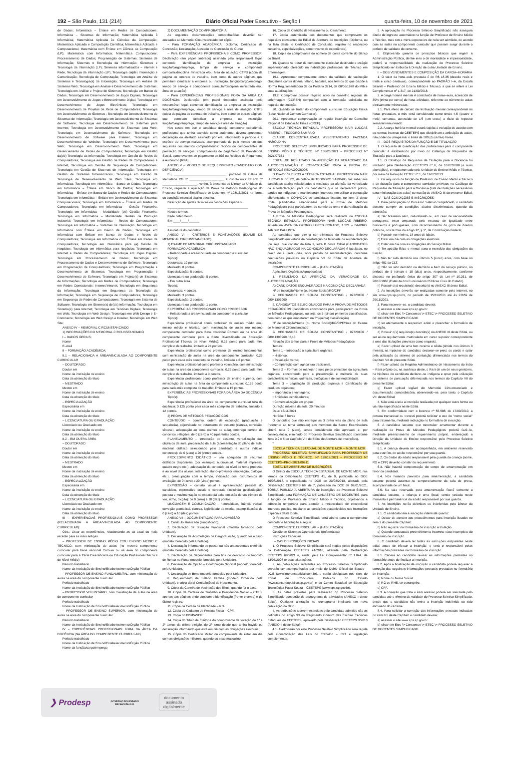192 – São Paulo, 131 (214) Diário Oficial Poder Executivo - Seção I quarta-feira, 10 de novembro de 2021
de Dados; Informática – Ênfase em Redes de Computadores; Informática – Sistemas de Informação; Matemática Aplicada à Informática; Matemática Aplicada às Ciências da Computação; Matemática Aplicada e Computação Científica; Matemática Aplicada e Computacional; Matemática com Ênfase em Ciência da Computação (LP); Matemática com Informática; Matemática Computacional; Processamento de Dados; Programação de Sistemas; Sistemas de Informação; Sistemas e Tecnologia da Informação; Sistemas e Tecnologia da Informação (LP); Sistemas Informatizados – Internet e Rede; Tecnologia da Informação (LP); Tecnologia da(de) Informação e Comunicação; Tecnologia de Computação; Tecnologia em Análise de Sistemas e Tecnologia(s) da Informação; Tecnologia em Análise de Sistemas Web; Tecnologia em Análise e Desenvolvimento de Sistemas; Tecnologia em Análise e Projeto de Sistemas; Tecnologia em Banco de Dados; Tecnologia em Desenvolvimento de Jogos Digitais; Tecnologia em Desenvolvimento de Jogos e Entretenimento Digital; Tecnologia em Desenvolvimento de Jogos Eletrônicos; Tecnologia em Desenvolvimento de Projetos de Rede de Computadores; Tecnologia em Desenvolvimento de Sistemas ; Tecnologia em Desenvolvimento de Sistemas de Informação; Tecnologia em Desenvolvimento de Sistemas de Software; Tecnologia em Desenvolvimento de Sistemas para Internet; Tecnologia em Desenvolvimento de Sistemas para Web; Tecnologia em Desenvolvimento de Software; Tecnologia em Desenvolvimento de Software para Internet; Tecnologia em Desenvolvimento de Website; Tecnologia em Desenvolvimento para Web; Tecnologia em Desenvolvimento Web; Tecnologia em Gerenciamento de Redes de Computadores; Tecnologia em Gestão da(de) Tecnologia da Informação; Tecnologia em Gestão de Redes de Computadores; Tecnologia em Gestão de Redes de Computadores e Internet; Tecnologia em Gestão de Segurança de Computadores; Tecnologia em Gestão de Sistemas de Informação; Tecnologia em Gestão de Sistemas Informatizados; Tecnologia em Gestão de Tecnologia de Desenvolvimento de Web Sites; Tecnologia em Informática; Tecnologia em Informática – Banco de Dados; Tecnologia em Informática – Ênfase em Banco de Dados; Tecnologia em Informática – Ênfase em Banco de Dados e Redes de Computadores; Tecnologia em Informática – Ênfase em Desenvolvimento de Sistemas Computacionais; Tecnologia em Informática – Ênfase em Redes de Computadores; Tecnologia em Informática – Gestão Financeira; Tecnologia em Informática – Modalidade (de) Gestão Financeira; Tecnologia em Informática – Modalidade Gestão da Produção Industrial; Tecnologia em Informática – Redes de Computadores; Tecnologia em Informática – Sistemas de Informação; Tecnologia em Informática com Ênfase em Banco de Dados; Tecnologia em Informática com Ênfase em Banco de Dados e Redes de Computadores; Tecnologia em Informática com Ênfase em Redes de Computadores; Tecnologia em Informática para (a) Gestão de Negócios; Tecnologia em Informática para Negócios; Tecnologia em Internet e Redes de Computadores; Tecnologia em Jogos Digitais; Tecnologia em Processamento de Dados; Tecnologia em Processamento de Dados e Desenvolvimento de Software; Tecnologia em Programação de Computadores; Tecnologia em Programação e Desenvolvimento de Sistemas; Tecnologia em Programação e Desenvolvimento de Software; Tecnologia em Projeto(s) de Sistemas de Informações; Tecnologia em Redes de Computadores; Tecnologia em Redes Operacionais: Internet/Intranet; Tecnologia em Segurança da Informação; Tecnologia em Segurança da Tecnologia da Informação; Tecnologia em Segurança de Computadores; Tecnologia em Segurança de Redes de Computadores; Tecnologia em Sistema de Software; Tecnologia em Sistema(s) de(da) Informação; Tecnologia em Sistema(s) para Internet; Tecnologia em Técnicas Digitais; Tecnologia em Web; Tecnologia em Web Design; Tecnologia em Web Design e E–Commerce; Tecnologia em Web Design e Internet; Tecnologia em Web Site;
ANEXO IV – MEMORIAL CIRCUNSTANCIADO
1) INFORMAÇÕES DO MEMORIAL CIRCUNSTANCIADO
I – DADOS GERAIS:
Nome
E–mail
II – FORMAÇÃO ACADÊMICA:
II.1 – RELACIONADA A ÁREA/VINCULADA AO COMPONENTE CURRICULAR
– DOUTORADO
Doutor em
Nome da instituição de ensino
Data da obtenção do título
– MESTRADO
Mestre em
Nome da instituição de ensino
Data da obtenção do título
– ESPECIALIZAÇÃO
Especialista em
Nome da instituição de ensino
Data da obtenção do título
– LICENCIATURA OU GRADUAÇÃO
Licenciado ou Graduado em
Nome da instituição de ensino
Data da obtenção do título
II.2 – EM OUTRA ÁREA
– DOUTORADO
Doutor em
Nome da instituição de ensino
Data da obtenção do título
– MESTRADO
Mestre em
Nome da instituição de ensino
Data da obtenção do título
– ESPECIALIZAÇÃO
Especialista em
Nome da instituição de ensino
Data da obtenção do título
– LICENCIATURA OU GRADUAÇÃO
Licenciado ou Graduado em
Nome da instituição de ensino
Data da obtenção do título
III – EXPERIÊNCIAS PROFISSIONAIS COMO PROFESSOR (RELACIONADA A ÁREA/VINCULADA AO COMPONENTE CURRICULAR):
Obs.: Listar as experiências, relacionando–as da atual ou mais recente para as mais antigas.
– PROFESSOR DE ENSINO MÉDIO E/OU ENSINO MÉDIO E TÉCNICO, com ministração de aulas (no mesmo componente curricular para base nacional Comum ou na área do componente curricular para a Parte Diversificada ou Educação Profissional Técnica de Nível Médio)
Período trabalhado
Nome da Instituição de Ensino/Estabelecimento/Órgão Público
– PROFESSOR DE ENSINO FUNDAMENTAL, com ministração de aulas na área do componente curricular
Período trabalhado
Nome da Instituição de Ensino/Estabelecimento/Órgão Público
– PROFESSOR VOLUNTÁRIO, com ministração de aulas na área do componente curricular
Período trabalhado
Nome da Instituição de Ensino/Estabelecimento/Órgão Público
– PROFESSOR DE ENSINO SUPERIOR, com ministração de aulas na área do componente curricular
Período trabalhado
Nome da Instituição de Ensino/Estabelecimento/Órgão Público
IV – EXPERIÊNCIAS PROFISSIONAIS FORA DA ÁREA DA DOCÊNCIA (NA ÁREA DO COMPONENTE CURRICULAR)
Período trabalhado
Nome da Instituição de Ensino/Estabelecimento/Órgão Público
Nome da função/cargo/emprego
2) DOCUMENTAÇÃO COMPROBATÓRIA
As seguintes documentações comprobatórias deverão ser anexadas ao Memorial Circunstanciado por cópia:
– Para FORMAÇÃO ACADÊMICA: Diploma; Certificado de Conclusão; Declaração; Atestado de Conclusão de Curso
– Para EXPERIÊNCIAS PROFISSIONAIS COMO PROFESSOR: Declaração (em papel timbrado) assinada pelo responsável legal, contendo identificação da empresa ou instituição, função/cargo/emprego, tempo de serviço e componente curricular/disciplina ministrada e/ou área de atuação; CTPS (cópia da página do contrato de trabalho, bem como de outras páginas. que permitam identificar a empresa ou instituição, função/cargo/emprego, tempo de serviço e componente curricular/disciplina ministrada e/ou área de atuação)
– Para EXPERIÊNCIAS PROFISSIONAIS FORA DA ÁREA DA DOCÊNCIA: Declaração (em papel timbrado) assinada pelo responsável legal, contendo identificação da empresa ou instituição, função/cargo/emprego, tempo de serviço e área de atuação; CTPS (cópia da página do contrato de trabalho, bem como de outras páginas. que permitam identificar a empresa ou instituição, função/cargo/emprego, tempo de serviço e área de atuação)
Nos casos em que o candidato deseje comprovar experiência profissional que tenha exercido como autônomo, deverá apresentar declaração ou atestado assinado por ele, informando o período e a espécie do serviço realizado, acompanhado de pelo menos um dos seguintes documentos comprobatórios: recibos ou comprovantes de prestação de serviços, comprovantes de pagamento da Previdência Social, comprovantes de pagamento de ISS ou Recibos de Pagamento a Autônomo (RPA).
ANEXO V – MODELO DE REQUERIMENTO (CANDIDATO COM DEFICIÊNCIA)
Eu, ______________________________, portador da Célula de Identidade RG nº ____________________ e inscrito no CPF sob nº ____________________, venho, à presença do Diretor da Unidade de Ensino, requerer a aplicação da Prova de Métodos Pedagógicos do Processo Seletivo Simplificado de Docentes nº 198/16/2021 na forma ou condição especial abaixo descrita.
Descrição de ajudas técnicas ou condições especiais:
______________________________________________
Nestes termos,
Pede deferimento.
Em ____/____/______
______________________________________________
Assinatura do candidato
ANEXO VI – CRITÉRIOS E PONTUAÇÕES (EXAME DE MEMORIAL CIRCUNSTANCIADO)
1) EXAME DE MEMORIAL CIRCUNSTANCIADO
FORMAÇÃO ACADÊMICA
– Relacionada a área/vinculada ao componente curricular
Tipo(s):
Doutorado: 12 pontos.
Mestrado: 8 pontos.
Especialização: 5 pontos.
Licenciatura ou graduação: 5 pontos.
– Em outra área
Tipo(s):
Doutorado: 4 pontos.
Mestrado: 3 pontos.
Especialização: 2 pontos.
Licenciatura ou graduação: 1 ponto.
EXPERIÊNCIAS PROFISSIONAIS COMO PROFESSOR
– Relacionada a área/vinculada ao componente curricular
Tipo(s):
Experiência profissional como professor de ensino médio e/ou ensino médio e técnico, com ministração de aulas (no mesmo componente curricular para Base Nacional Comum ou na área do componente curricular para a Parte Diversificada ou Educação Profissional Técnica de Nível Médio): 0,25 ponto para cada mês completo de trabalho, limitado a 24 pontos.
Experiência profissional como professor de ensino fundamental, com ministração de aulas na área do componente curricular: 0,25 ponto para cada mês completo de trabalho, limitado a 6 pontos.
Experiência profissional como professor voluntário, com ministração de aulas na área do componente curricular: 0,25 ponto para cada mês completo de trabalho, limitado a 3 pontos.
Experiência profissional como professor de ensino superior, com ministração de aulas na área do componente curricular: 0,125 ponto para cada mês completo de trabalho, limitado a 15 pontos.
EXPERIÊNCIAS PROFISSIONAIS FORA DA ÁREA DA DOCÊNCIA
Tipo(s):
Experiência profissional na área do componente curricular fora da docência: 0,125 ponto para cada mês completo de trabalho, limitado a 12 pontos.
2) PROVA DE MÉTODOS PEDAGÓGICOS
CONTEÚDO – domínio, ordem de exposição (graduação e sequência), objetividade no tratamento do assunto (clareza, concisão, síntese), adequação ao tema (centro da aula), emprego correto de conceitos, relações: de 0 (zero) a 40 (quarenta) pontos.
PLANEJAMENTO – introdução do assunto, verbalização dos objetivos da aula, preparação da aula (apresentação do plano de aula, material didático selecionado pelo candidato e outros indícios concretos): de 0 (zero) a 20 (vinte) pontos.
PROCEDIMENTO DIDÁTICO – uso adequado de recursos didáticos disponíveis (por exemplo: audiovisual, material impresso, quadro negro etc.), adequação do conteúdo ao nível do tema proposto e ao nível dos alunos, interação aluno–professor (motivação, diálogos etc.), preocupação com o tempo, indicação dos instrumentos de avaliação: de 0 (zero) a 20 (vinte) pontos.
EXPRESSÃO – contato visual e apresentação pessoal do candidato, expressões faciais e corporais (incluindo gesticulação), postura e movimentação no espaço da sala, emissão de voz (timbre de voz, ritmo, dicção): de 0 (zero) a 10 (dez) pontos.
LINGUAGEM E COMUNICAÇÃO – naturalidade, fluência verbal, correção gramatical, clareza, legibilidade da escrita, exemplificação: de 0 (zero) a 10 (dez) pontos.
ANEXO VII – DOCUMENTAÇÃO PARA ADMISSÃO
1. Currículo atualizado (simplificado).
2. Declaração de Situação Funcional (modelo fornecido pela Unidade).
3. Declaração de Acumulação de Cargo/Função, quando for o caso (modelo fornecido pela Unidade).
4. Declaração informando se possui ou não antecedentes criminais (modelo fornecido pela Unidade).
5. Declaração de Dependentes para fins de desconto do Imposto de Renda na Fonte (modelo fornecido pela Unidade).
6. Declaração de Opção – Contribuição Sindical (modelo fornecido pela Unidade).
7. Declaração de Bens (modelo fornecido pela Unidade).
8. Requerimento de Salário Família (modelo fornecido pela Unidade), e cópia da(s) Certidão(ões) de Nascimento.
9. Cópia da Carteira de Vacinação dos filhos, quando for o caso.
10. Cópia da Carteira de Trabalho e Previdência Social – CTPS, apenas das páginas onde constam a identificação (frente e verso) e do último registro.
11. Cópia da Cédula de Identidade – RG.
12. Cópia do Cadastro de Pessoa Física – CPF.
13. Cópia do PIS/PASEP.
14. Cópia do Título de Eleitor e do comprovante de votação do 1º e 2º turnos da última eleição, do 2º turno desde que tenha havido ou declaração informando que está em dia com as obrigações eleitorais.
15. Cópia do Certificado Militar ou comprovante de estar em dia com as obrigações militares, quando do sexo masculino.
16. Cópia da Certidão de Nascimento ou Casamento.
17. Cópia autenticada dos documentos que comprovem os requisitos constantes do Edital de Abertura de Inscrições (Diploma, ou na falta deste, o Certificado de Conclusão, registro no respectivo conselho, especializações, comprovante de experiência).
18. Cópia do comprovante do número da conta corrente do Banco do Brasil.
19. Quando se tratar de componente curricular destinado a estágio supervisionado oferecido na habilitação profissional de Técnico em Enfermagem:
19.1. Apresentar comprovante dentro da validade de vacinação obrigatória contra difteria, tétano, hepatite, nos termos do que dispõe a Norma Regulamentadora 32 da Portaria 3214, de 08/06/1978 do Mtb e suas atualizações.
19.2. Comprovar possuir registro ativo no conselho regional de enfermagem (COREN) compatível com a formação solicitada no requisito de titulação.
20. Quando se tratar do componente curricular Educação Física (Base Nacional Comum Curricular):
20.1. Apresentar comprovação de regular inscrição no Conselho Regional de Educação Física (CREF).
ESCOLA TÉCNICA ESTADUAL PROFESSORA NAIR LUCCAS RIBEIRO – TEODORO SAMPAIO
CLASSE DESCENTRALIZADA ASSENTAMENTO FAZENDA HAROLDINA
PROCESSO SELETIVO SIMPLIFICADO PARA PROFESSOR DE ENSINO MÉDIO E TÉCNICO, Nº 156/26/2021 – PROCESSO Nº 2021/07351
EDITAL DE RESULTADO DA AFERIÇÃO DA VERACIDADE DA AUTODECLARAÇÃO E CONVOCAÇÃO PARA A PROVA DE MÉTODOS PEDAGÓGICOS
O Diretor da ESCOLA TÉCNICA ESTADUAL PROFESSORA NAIR LUCCAS RIBEIRO, da cidade de TEODORO SAMPAIO, faz saber aos candidatos abaixo relacionados o resultado da aferição da veracidade da autodeclaração, para os candidatos que se declararam pretos, pardos ou indígenas e manifestaram interesse em utilizar a pontuação diferenciada, e CONVOCA os candidatos listados no item 2 deste Edital (candidatos selecionados para a Prova de Métodos Pedagógicos) para participarem do sorteio do tema e da realização da Prova de Métodos Pedagógicos.
A Prova de Métodos Pedagógicos será realizada na ESCOLA TÉCNICA ESTADUAL PROFESSORA NAIR LUCCAS RIBEIRO, situada na AVENIDA OZÓRIO LOPES CORADO, 1.521 – BAIRRO: JARDIM PAULISTA
Ao candidato que vier a ser eliminado do Processo Seletivo Simplificado em virtude da constatação da falsidade da autodeclaração (ou seja, que constar da lista 1, letra B deste Edital (CANDIDATOS NÃO ENQUADRADOS NA CONDIÇÃO DECLARADA) é facultado, no prazo de 7 (sete) dias, opor pedido de reconsideração, conforme orientações previstas no Capítulo VII do Edital de Abertura de Inscrições.
COMPONENTE CURRICULAR – (HABILITAÇÃO)
Agricultura Orgânica(Agropecuária)
1. RESULTADO DA AFERIÇÃO DA VERACIDADE DA AUTODECLARAÇÃO
A) CANDIDATOS ENQUADRADOS NA CONDIÇÃO DECLARADA
Nº de Inscrição/Nome (ou Nome Social)/RG/CPF
2/ HERNANDEZ DE SOUZA CONSTANTINO / 99723106 / 08041303960
2. CANDIDATOS SELECIONADOS PARA A PROVA DE MÉTODOS PEDAGÓGICOS (candidatos convocados para participarem da Prova de Métodos Pedagógicos, ou seja, os 5 (cinco) primeiros classificados, bem como os que empataram na 5ª (quinta) classificação)
Nº de Inscrição/Nome (ou Nome Social)/RG/CPF/Nota do Exame de Memorial Circunstanciado
2/ HERNANDEZ DE SOUZA CONSTANTINO / 99723106 / 08041303960 / 2,13
Relação dos temas para a Prova de Métodos Pedagógicos
Temas:
Tema 1 – Introdução à agricultura orgânica:
• Histórico;
• Revolução verde;
• Comparação com agricultura tradicional.
Tema 2 – Formas de manejar o solo pelos princípios da agricultura orgânica, concorrendo para a preservação e melhoria de suas características físicas, químicas, biológicas e de sustentabilidade.
Tema 3 – Legislação da produção orgânica e Certificação de produtos orgânicos:
• Importância e vantagens;
• Entidades certificadoras;
• Comercialização em grupos.
Duração máxima da aula: 20 minutos
Data: 16/11/2021
Horário: 8 horas
O candidato que não entregar as 3 (três) vias do plano de aula (referente ao tema sorteado) aos membros da Banca Examinadora obterá nota 0 (zero), sendo considerado não aprovado e, por consequência, eliminado do Processo Seletivo Simplificado (conforme itens 3.2 e 5 do Capítulo VIII do Edital de Abertura de Inscrições).
*
ESCOLA TÉCNICA ESTADUAL DE MONTE MOR – MONTE MOR
PROCESSO SELETIVO SIMPLIFICADO PARA PROFESSOR DE ENSINO MÉDIO E TÉCNICO, Nº 198/17/2021 – PROCESSO Nº CEETEPS–PRC–2021/09911
EDITAL DE ABERTURA DE INSCRIÇÕES
O Diretor da ESCOLA TÉCNICA ESTADUAL DE MONTE MOR, nos termos da Deliberação CEETEPS 41, de 9, publicada no DOE 16/08/2018, e republicada no DOE de 23/08/2018, alterada pela Deliberação CEETEPS 68, de 7, publicada no DOE de 09/01/2021, TORNA PÚBLICA A ABERTURA de inscrições ao Processo Seletivo Simplificado para FORMAÇÃO DE CADASTRO DE DOCENTES, para a função de Professor de Ensino Médio e Técnico, objetivando a admissão temporária para atender a necessidade de excepcional interesse público, mediante as condições estabelecidas nas Instruções Especiais deste Edital.
O Processo Seletivo Simplificado será aberto para o componente curricular e habilitação a seguir:
COMPONENTE CURRICULAR – (HABILITAÇÃO):
Gestão de Sistemas Operacionais I(Informática)
Instruções Especiais
I – DAS DISPOSIÇÕES INICIAIS
1. O Processo Seletivo Simplificado será regido pelas disposições da Deliberação CEETEPS 41/2018, alterada pela Deliberação CEETEPS 68/2021 e, ainda, pela Lei Complementar nº 1.044, de 13/05/2008 (e suas alterações).
2. As publicações referentes ao Processo Seletivo Simplificado deverão ser acompanhadas por meio do Diário Oficial do Estado – DOE (www.imprensaoficial.com.br), e serão divulgadas nos sites do Portal de Concursos Públicos do Estado (www.concursopublico.sp.gov.br) e do Centro Estadual de Educação Tecnológica Paula Souza – CEETEPS (www.cps.sp.gov.br).
3. As datas previstas para realização do Processo Seletivo Simplificado constarão de cronograma de atividades (ANEXO I deste Edital). Qualquer alteração no cronograma implicará em nova publicação no DOE.
4. As atribuições a serem exercidas pelo candidato admitido são as definidas no artigo 93 do Regimento Comum das Escolas Técnicas Estaduais do CEETEPS, aprovado pela Deliberação CEETEPS 3/2013 (ANEXO II deste Edital).
4.1. A admissão por este Processo Seletivo Simplificado será regida pela Consolidação das Leis do Trabalho – CLT e legislação complementar.
5. A aprovação no Processo Seletivo Simplificado não assegura direito de ingresso automático na função de Professor de Ensino Médio e Técnico, mas sim a mera expectativa de nela ser admitido, de acordo com as aulas no componente curricular que possam surgir durante o período de validade do certame.
6. Objetivando garantir os princípios básicos que regem a Administração Pública, dentre eles o de moralidade e impessoalidade, poderá a responsabilidade da realização do Processo Seletivo Simplificado ser atribuída à Direção de outra Unidade de Ensino.
II – DOS VENCIMENTOS E COMPOSIÇÃO DA CARGA–HORÁRIA
1. O valor da hora–aula prestada é de R$ 18,35 (dezoito reais e trinta e cinco centavos), correspondente ao PADRÃO I–A, da Escala Salarial – Professor de Ensino Médio e Técnico, a que se refere a Lei Complementar nº 1.317, de 21/03/2018.
2. A carga horária mensal é constituída de horas–aula, acrescida de 30% (trinta por cento) de hora–atividade, referente ao número de aulas efetivamente ministradas.
2.1. Para efeito de cálculo da retribuição mensal correspondente às horas prestadas, o mês será considerado como tendo 4,5 (quatro e meio) semanas, acrescido de 1/6 (um sexto) a título de repouso semanal remunerado.
2.2. A carga horária mensal estará sujeita a variação de acordo com as normas internas do CEETEPS que disciplinam a atribuição de aulas, não podendo ultrapassar o limite de 200 (duzentas) horas.
III – DOS REQUISITOS DA FUNÇÃO E DE TITULAÇÃO
1. O requisito de qualificação dos profissionais para o componente curricular é estabelecido por meio do Catálogo de Requisitos de Titulação para a Docência.
1.1. O Catálogo de Requisitos de Titulação para a Docência foi instituído pela Deliberação CEETEPS nº 6, de 16/07/2008 (e suas alterações), e regulamentado pela Unidade do Ensino Médio e Técnico, por meio da Instrução CETEC nº 1, de 19/02/2013.
2. Os requisitos da função de Professor de Ensino Médio e Técnico e de titulação para o componente curricular previstos no Catálogo de Requisitos de Titulação para a Docência (lista de titulações necessárias para ministração das aulas) constarão do ANEXO III do presente Edital.
IV – DAS CONDIÇÕES E INSCRIÇÕES
1. Para participação no Processo Seletivo Simplificado, o candidato assume cumprir as condições abaixo discriminadas, quando da admissão:
a) Ser brasileiro nato, naturalizado ou, em caso de nacionalidade portuguesa, estar amparado pelo estatuto de igualdade entre brasileiros e portugueses, com reconhecimento de gozo de direitos políticos, nos termos do artigo 12, § 1º, da Constituição Federal;
b) Possuir, no mínimo, 18 anos de idade.
c) Estar em dia com as obrigações eleitorais.
d) Estar em dia com as obrigações do Serviço Militar.
e) Ter aptidão física e mental para o exercício das obrigações da função.
f) Não ter sido demitido nos últimos 5 (cinco) anos, com base no artigo 482 da CLT.
g) Não ter sido demitido ou demitido a bem do serviço público, no período de 5 (cinco) e 10 (dez) anos, respectivamente, conforme disposto no parágrafo único do artigo 307 da Lei nº 10.261, de 28/10/1968 (Estatuto dos Funcionários Públicos Civis do Estado).
h) Possuir o(s) requisito(s) descrito(s) no ANEXO III deste Edital.
2. As inscrições deverão ser realizadas somente pela internet, no site www.cps.sp.gov.br, no período de 15/11/2021 até às 23h59 de 29/11/2021.
3. Para inscrever–se, o candidato deverá:
a) acessar o site www.cps.sp.gov.br.
b) clicar em Etec \> Concursos \> ETEC \> PROCESSO SELETIVO DE DOCENTES SIMPLIFICADO.
c) ler atentamente o respectivo edital e preencher o formulário de inscrição.
d) Possuir o(s) requisito(s) descrito(s) no ANEXO III deste Edital, ou ser aluno regularmente matriculado em curso superior correspondente a uma das titulações previstas como requisito.
e) Fazer upload de uma foto recente e nítida (obtida nos últimos 3 meses), na hipótese do candidato declarar–se preto ou pardo e optar pela utilização do sistema de pontuação diferenciada nos termos do Capítulo VII do presente Edital.
f) Fazer upload do Registro Administrativo de Nascimento do Índio – Rani próprio ou, na ausência deste, o Rani de um de seus genitores, na hipótese do candidato declarar–se indígena e optar pela utilização do sistema de pontuação diferenciada nos termos do Capítulo VII do presente Edital.
g) Fazer upload legível do Memorial Circunstanciado e documentação comprobatória, observando–se, para tanto, o Capítulo VIII deste Edital.
4. Não será aceita a inscrição realizada por qualquer outra forma ou via não especificada neste Edital.
5. Em conformidade com o Decreto nº 55.588, de 17/03/2010, a pessoa transexual ou travesti poderá solicitar o uso do "nome social" para tratamento, mediante indicação no formulário de inscrição.
6. A candidata lactante que necessitar amamentar durante a realização da Prova de Métodos Pedagógicos poderá fazê–lo, mediante preenchimento de requerimento próprio, endereçado a Direção da Unidade de Ensino responsável pelo Processo Seletivo Simplificado.
6.1. A criança deverá ser acompanhada, em ambiente reservado para este fim, de adulto responsável por sua guarda.
6.2. Os dados do adulto responsável pela guarda da criança (nome, RG e CPF) deverão constar do requerimento.
6.3. Não haverá compensação do tempo de amamentação em favor da candidata.
6.4. Nos horários previstos para amamentação, a candidata lactante poderá ausentar–se temporariamente da sala de prova, acompanhada de um fiscal.
6.5. Na sala reservada para amamentação ficará somente a candidata lactante, a criança e uma fiscal, sendo vedada neste momento a permanência do adulto responsável por sua guarda.
7. As inscrições serão deferidas ou indeferidas pelo Diretor da Unidade de Ensino.
7.1. O candidato terá a inscrição indeferida quanto:
a) Deixar de atender aos procedimentos para inscrição listados no item 3 do presente Capítulo.
b) Não registrar no formulário de inscrição a titulação.
c) Quando constatado preenchimento incorreto e/ou incompleto do formulário de inscrição.
8. O candidato deverá ler todas as instruções estipuladas neste edital antes de efetuar a inscrição, e será o responsável pelas informações prestadas no formulário de inscrição.
8.1. Caberá ao candidato revisar as informações prestadas no formulário antes de finalizar a inscrição.
8.2. Após a finalização da inscrição o candidato poderá requerer a correção das seguintes informações pessoais prestadas no formulário de inscrição:
a) Nome ou Nome Social.
b) RG ou RNE, se estrangeiro.
c) CPF.
8.3. A correção que trata o item anterior poderá ser solicitada pelo candidato até o término da validade do Processo Seletivo Simplificado, desde que o candidato não tenha a inscrição indeferida ou sido eliminado do certame.
8.4. Para solicitar a correção das informações pessoais indicadas no item 8.2 deste Capítulo o candidato deverá:
a) acessar o site www.cps.sp.gov.br.
b) clicar em Etec \> Concursos \> ETEC \> PROCESSO SELETIVO DE DOCENTES SIMPLIFICADO.
❯ Prodesp
GOVERNO DO ESTADO
DE SÃO PAULO
documento
assinado
digitalmente